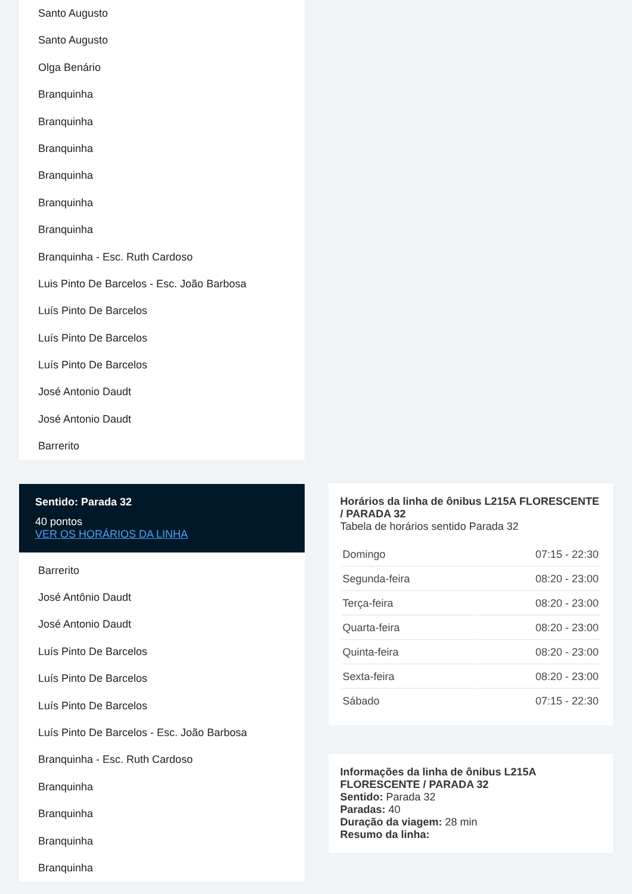Santo Augusto
Santo Augusto
Olga Benário
Branquinha
Branquinha
Branquinha
Branquinha
Branquinha
Branquinha
Branquinha - Esc. Ruth Cardoso
Luis Pinto De Barcelos - Esc. João Barbosa
Luís Pinto De Barcelos
Luís Pinto De Barcelos
Luís Pinto De Barcelos
José Antonio Daudt
José Antonio Daudt
Barrerito
Sentido: Parada 32
40 pontos
VER OS HORÁRIOS DA LINHA
Barrerito
José Antônio Daudt
José Antonio Daudt
Luís Pinto De Barcelos
Luís Pinto De Barcelos
Luís Pinto De Barcelos
Luís Pinto De Barcelos - Esc. João Barbosa
Branquinha - Esc. Ruth Cardoso
Branquinha
Branquinha
Branquinha
Branquinha
Horários da linha de ônibus L215A FLORESCENTE / PARADA 32
Tabela de horários sentido Parada 32
| Domingo | 07:15 - 22:30 |
| Segunda-feira | 08:20 - 23:00 |
| Terça-feira | 08:20 - 23:00 |
| Quarta-feira | 08:20 - 23:00 |
| Quinta-feira | 08:20 - 23:00 |
| Sexta-feira | 08:20 - 23:00 |
| Sábado | 07:15 - 22:30 |
Informações da linha de ônibus L215A FLORESCENTE / PARADA 32
Sentido: Parada 32
Paradas: 40
Duração da viagem: 28 min
Resumo da linha: